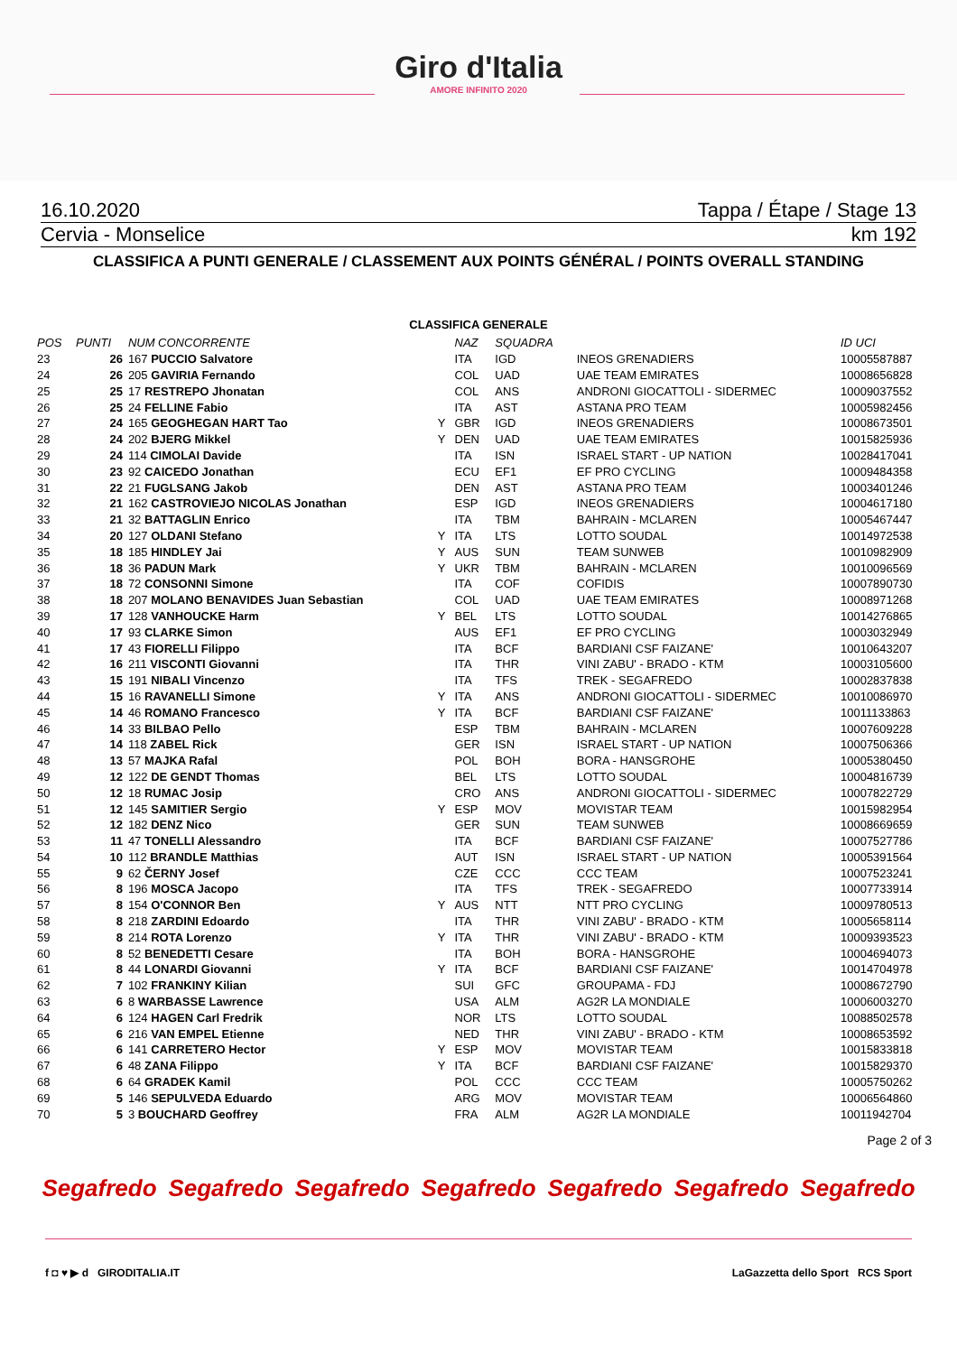Giro d'Italia
AMORE INFINITO 2020
16.10.2020 Tappa / Étape / Stage 13
Cervia - Monselice km 192
CLASSIFICA A PUNTI GENERALE / CLASSEMENT AUX POINTS GÉNÉRAL / POINTS OVERALL STANDING
CLASSIFICA GENERALE
| POS | PUNTI | NUM CONCORRENTE | | NAZ | SQUADRA | | ID UCI |
| --- | --- | --- | --- | --- | --- | --- | --- |
| 23 | 26 | 167 PUCCIO Salvatore | | ITA | IGD | INEOS GRENADIERS | 10005587887 |
| 24 | 26 | 205 GAVIRIA Fernando | | COL | UAD | UAE TEAM EMIRATES | 10008656828 |
| 25 | 25 | 17 RESTREPO Jhonatan | | COL | ANS | ANDRONI GIOCATTOLI - SIDERMEC | 10009037552 |
| 26 | 25 | 24 FELLINE Fabio | | ITA | AST | ASTANA PRO TEAM | 10005982456 |
| 27 | 24 | 165 GEOGHEGAN HART Tao | Y | GBR | IGD | INEOS GRENADIERS | 10008673501 |
| 28 | 24 | 202 BJERG Mikkel | Y | DEN | UAD | UAE TEAM EMIRATES | 10015825936 |
| 29 | 24 | 114 CIMOLAI Davide | | ITA | ISN | ISRAEL START - UP NATION | 10028417041 |
| 30 | 23 | 92 CAICEDO Jonathan | | ECU | EF1 | EF PRO CYCLING | 10009484358 |
| 31 | 22 | 21 FUGLSANG Jakob | | DEN | AST | ASTANA PRO TEAM | 10003401246 |
| 32 | 21 | 162 CASTROVIEJO NICOLAS Jonathan | | ESP | IGD | INEOS GRENADIERS | 10004617180 |
| 33 | 21 | 32 BATTAGLIN Enrico | | ITA | TBM | BAHRAIN - MCLAREN | 10005467447 |
| 34 | 20 | 127 OLDANI Stefano | Y | ITA | LTS | LOTTO SOUDAL | 10014972538 |
| 35 | 18 | 185 HINDLEY Jai | Y | AUS | SUN | TEAM SUNWEB | 10010982909 |
| 36 | 18 | 36 PADUN Mark | Y | UKR | TBM | BAHRAIN - MCLAREN | 10010096569 |
| 37 | 18 | 72 CONSONNI Simone | | ITA | COF | COFIDIS | 10007890730 |
| 38 | 18 | 207 MOLANO BENAVIDES Juan Sebastian | | COL | UAD | UAE TEAM EMIRATES | 10008971268 |
| 39 | 17 | 128 VANHOUCKE Harm | Y | BEL | LTS | LOTTO SOUDAL | 10014276865 |
| 40 | 17 | 93 CLARKE Simon | | AUS | EF1 | EF PRO CYCLING | 10003032949 |
| 41 | 17 | 43 FIORELLI Filippo | | ITA | BCF | BARDIANI CSF FAIZANE' | 10010643207 |
| 42 | 16 | 211 VISCONTI Giovanni | | ITA | THR | VINI ZABU' - BRADO - KTM | 10003105600 |
| 43 | 15 | 191 NIBALI Vincenzo | | ITA | TFS | TREK - SEGAFREDO | 10002837838 |
| 44 | 15 | 16 RAVANELLI Simone | Y | ITA | ANS | ANDRONI GIOCATTOLI - SIDERMEC | 10010086970 |
| 45 | 14 | 46 ROMANO Francesco | Y | ITA | BCF | BARDIANI CSF FAIZANE' | 10011133863 |
| 46 | 14 | 33 BILBAO Pello | | ESP | TBM | BAHRAIN - MCLAREN | 10007609228 |
| 47 | 14 | 118 ZABEL Rick | | GER | ISN | ISRAEL START - UP NATION | 10007506366 |
| 48 | 13 | 57 MAJKA Rafal | | POL | BOH | BORA - HANSGROHE | 10005380450 |
| 49 | 12 | 122 DE GENDT Thomas | | BEL | LTS | LOTTO SOUDAL | 10004816739 |
| 50 | 12 | 18 RUMAC Josip | | CRO | ANS | ANDRONI GIOCATTOLI - SIDERMEC | 10007822729 |
| 51 | 12 | 145 SAMITIER Sergio | Y | ESP | MOV | MOVISTAR TEAM | 10015982954 |
| 52 | 12 | 182 DENZ Nico | | GER | SUN | TEAM SUNWEB | 10008669659 |
| 53 | 11 | 47 TONELLI Alessandro | | ITA | BCF | BARDIANI CSF FAIZANE' | 10007527786 |
| 54 | 10 | 112 BRANDLE Matthias | | AUT | ISN | ISRAEL START - UP NATION | 10005391564 |
| 55 | 9 | 62 ČERNY Josef | | CZE | CCC | CCC TEAM | 10007523241 |
| 56 | 8 | 196 MOSCA Jacopo | | ITA | TFS | TREK - SEGAFREDO | 10007733914 |
| 57 | 8 | 154 O'CONNOR Ben | Y | AUS | NTT | NTT PRO CYCLING | 10009780513 |
| 58 | 8 | 218 ZARDINI Edoardo | | ITA | THR | VINI ZABU' - BRADO - KTM | 10005658114 |
| 59 | 8 | 214 ROTA Lorenzo | Y | ITA | THR | VINI ZABU' - BRADO - KTM | 10009393523 |
| 60 | 8 | 52 BENEDETTI Cesare | | ITA | BOH | BORA - HANSGROHE | 10004694073 |
| 61 | 8 | 44 LONARDI Giovanni | Y | ITA | BCF | BARDIANI CSF FAIZANE' | 10014704978 |
| 62 | 7 | 102 FRANKINY Kilian | | SUI | GFC | GROUPAMA - FDJ | 10008672790 |
| 63 | 6 | 8 WARBASSE Lawrence | | USA | ALM | AG2R LA MONDIALE | 10006003270 |
| 64 | 6 | 124 HAGEN Carl Fredrik | | NOR | LTS | LOTTO SOUDAL | 10088502578 |
| 65 | 6 | 216 VAN EMPEL Etienne | | NED | THR | VINI ZABU' - BRADO - KTM | 10008653592 |
| 66 | 6 | 141 CARRETERO Hector | Y | ESP | MOV | MOVISTAR TEAM | 10015833818 |
| 67 | 6 | 48 ZANA Filippo | Y | ITA | BCF | BARDIANI CSF FAIZANE' | 10015829370 |
| 68 | 6 | 64 GRADEK Kamil | | POL | CCC | CCC TEAM | 10005750262 |
| 69 | 5 | 146 SEPULVEDA Eduardo | | ARG | MOV | MOVISTAR TEAM | 10006564860 |
| 70 | 5 | 3 BOUCHARD Geoffrey | | FRA | ALM | AG2R LA MONDIALE | 10011942704 |
Page 2 of 3
Segafredo Segafredo Segafredo Segafredo Segafredo Segafredo Segafredo
f ◘ ♥ ▶ d GIRODITALIA.IT LaGazzetta dello Sport RCS Sport